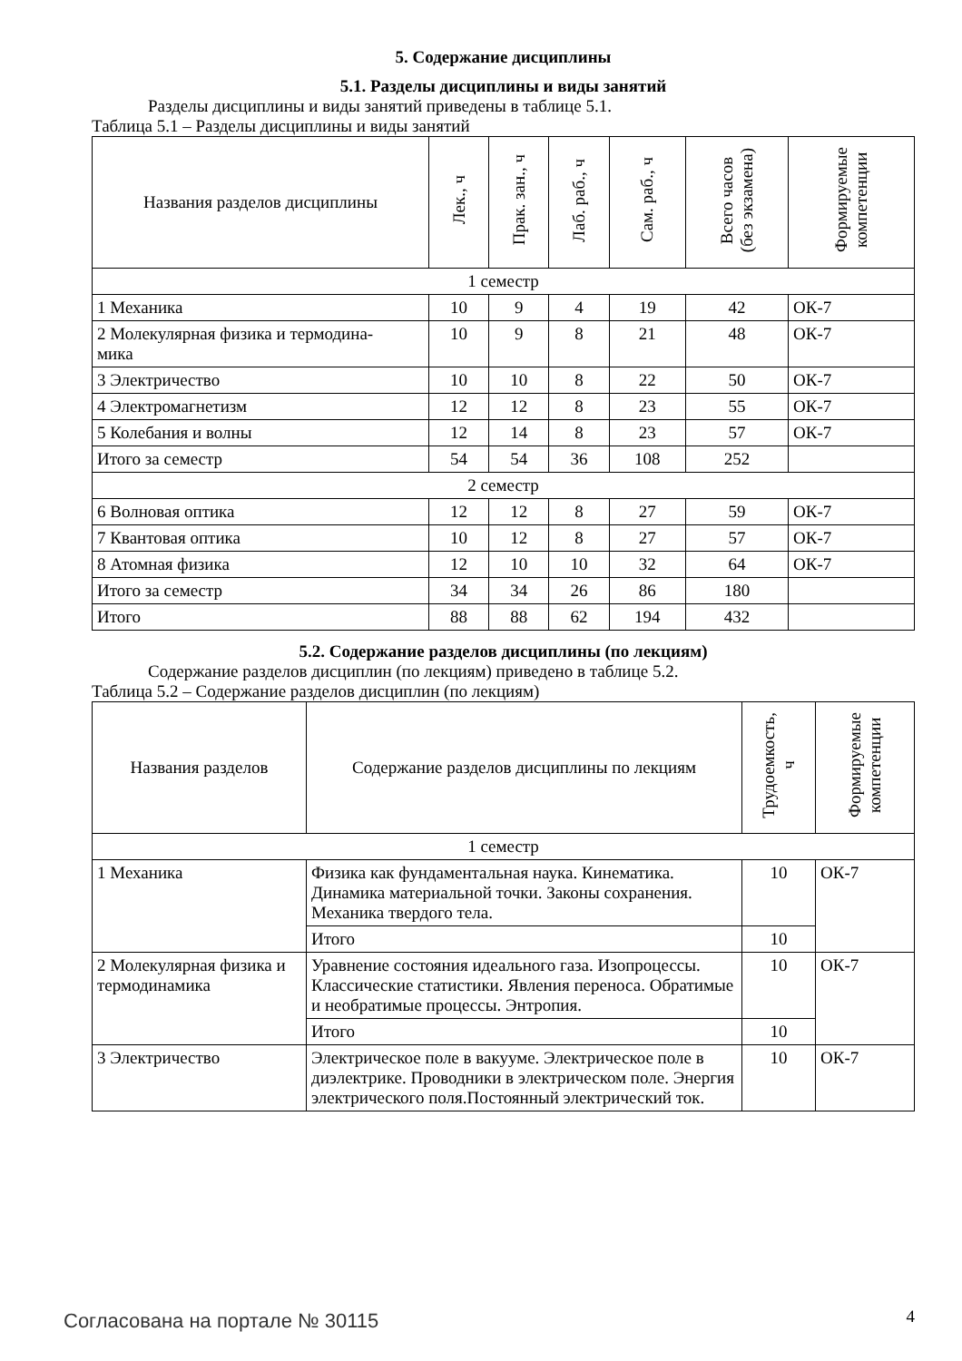5. Содержание дисциплины
5.1. Разделы дисциплины и виды занятий
Разделы дисциплины и виды занятий приведены в таблице 5.1.
Таблица 5.1 – Разделы дисциплины и виды занятий
| Названия разделов дисциплины | Лек., ч | Прак. зан., ч | Лаб. раб., ч | Сам. раб., ч | Всего часов (без экзамена) | Формируемые компетенции |
| --- | --- | --- | --- | --- | --- | --- |
| 1 семестр | | | | | | |
| 1 Механика | 10 | 9 | 4 | 19 | 42 | ОК-7 |
| 2 Молекулярная физика и термодина- мика | 10 | 9 | 8 | 21 | 48 | ОК-7 |
| 3 Электричество | 10 | 10 | 8 | 22 | 50 | ОК-7 |
| 4 Электромагнетизм | 12 | 12 | 8 | 23 | 55 | ОК-7 |
| 5 Колебания и волны | 12 | 14 | 8 | 23 | 57 | ОК-7 |
| Итого за семестр | 54 | 54 | 36 | 108 | 252 | |
| 2 семестр | | | | | | |
| 6 Волновая оптика | 12 | 12 | 8 | 27 | 59 | ОК-7 |
| 7 Квантовая оптика | 10 | 12 | 8 | 27 | 57 | ОК-7 |
| 8 Атомная физика | 12 | 10 | 10 | 32 | 64 | ОК-7 |
| Итого за семестр | 34 | 34 | 26 | 86 | 180 | |
| Итого | 88 | 88 | 62 | 194 | 432 | |
5.2. Содержание разделов дисциплины (по лекциям)
Содержание разделов дисциплин (по лекциям) приведено в таблице 5.2.
Таблица 5.2 – Содержание разделов дисциплин (по лекциям)
| Названия разделов | Содержание разделов дисциплины по лекциям | Трудоемкость, ч | Формируемые компетенции |
| --- | --- | --- | --- |
| 1 семестр | | | |
| 1 Механика | Физика как фундаментальная наука. Кинематика. Динамика материальной точки. Законы сохранения. Механика твердого тела. | 10 | ОК-7 |
| | Итого | 10 | |
| 2 Молекулярная физика и термодинамика | Уравнение состояния идеального газа. Изопроцессы. Классические статистики. Явления переноса. Обратимые и необратимые процессы. Энтропия. | 10 | ОК-7 |
| | Итого | 10 | |
| 3 Электричество | Электрическое поле в вакууме. Электрическое поле в диэлектрике. Проводники в электрическом поле. Энергия электрического поля.Постоянный электрический ток. | 10 | ОК-7 |
Согласована на портале № 30115 4